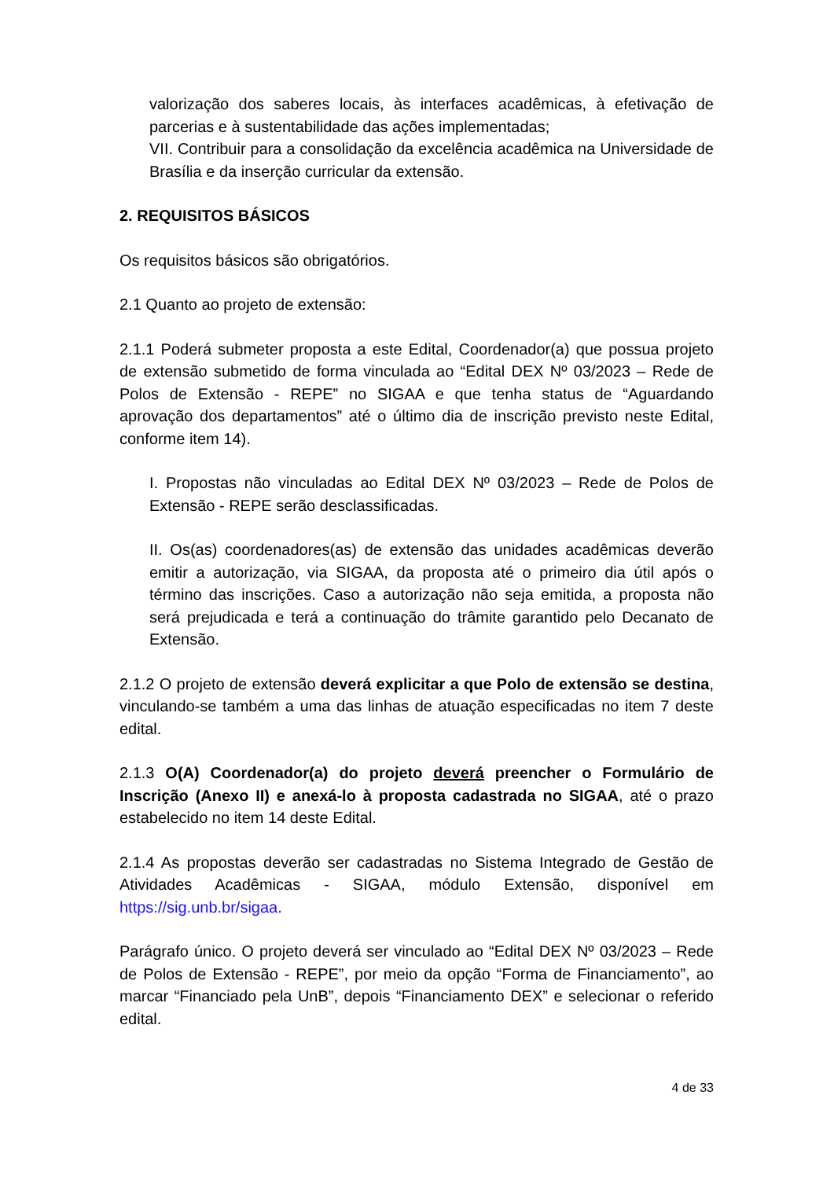valorização dos saberes locais, às interfaces acadêmicas, à efetivação de parcerias e à sustentabilidade das ações implementadas;
VII. Contribuir para a consolidação da excelência acadêmica na Universidade de Brasília e da inserção curricular da extensão.
2. REQUISITOS BÁSICOS
Os requisitos básicos são obrigatórios.
2.1 Quanto ao projeto de extensão:
2.1.1 Poderá submeter proposta a este Edital, Coordenador(a) que possua projeto de extensão submetido de forma vinculada ao “Edital DEX Nº 03/2023 – Rede de Polos de Extensão - REPE” no SIGAA e que tenha status de “Aguardando aprovação dos departamentos” até o último dia de inscrição previsto neste Edital, conforme item 14).
I. Propostas não vinculadas ao Edital DEX Nº 03/2023 – Rede de Polos de Extensão - REPE serão desclassificadas.
II. Os(as) coordenadores(as) de extensão das unidades acadêmicas deverão emitir a autorização, via SIGAA, da proposta até o primeiro dia útil após o término das inscrições. Caso a autorização não seja emitida, a proposta não será prejudicada e terá a continuação do trâmite garantido pelo Decanato de Extensão.
2.1.2 O projeto de extensão deverá explicitar a que Polo de extensão se destina, vinculando-se também a uma das linhas de atuação especificadas no item 7 deste edital.
2.1.3 O(A) Coordenador(a) do projeto deverá preencher o Formulário de Inscrição (Anexo II) e anexá-lo à proposta cadastrada no SIGAA, até o prazo estabelecido no item 14 deste Edital.
2.1.4 As propostas deverão ser cadastradas no Sistema Integrado de Gestão de Atividades Acadêmicas - SIGAA, módulo Extensão, disponível em https://sig.unb.br/sigaa.
Parágrafo único. O projeto deverá ser vinculado ao “Edital DEX Nº 03/2023 – Rede de Polos de Extensão - REPE”, por meio da opção “Forma de Financiamento”, ao marcar “Financiado pela UnB”, depois “Financiamento DEX” e selecionar o referido edital.
4 de 33